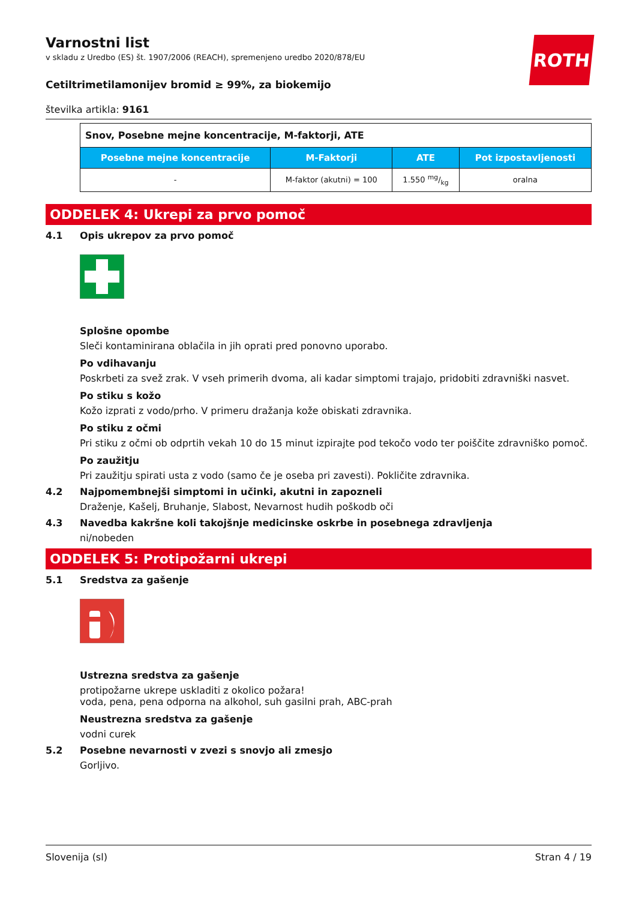ROTH
Varnostni list
v skladu z Uredbo (ES) št. 1907/2006 (REACH), spremenjeno uredbo 2020/878/EU
Cetiltrimetilamonijev bromid ≥ 99%, za biokemijo
številka artikla: 9161
| Snov, Posebne mejne koncentracije, M-faktorji, ATE | | | |
| --- | --- | --- | --- |
| Posebne mejne koncentracije | M-Faktorji | ATE | Pot izpostavljenosti |
| - | M-faktor (akutni) = 100 | 1.550 mg/kg | oralna |
ODDELEK 4: Ukrepi za prvo pomoč
4.1 Opis ukrepov za prvo pomoč
Splošne opombe
Sleči kontaminirana oblačila in jih oprati pred ponovno uporabo.
Po vdihavanju
Poskrbeti za svež zrak. V vseh primerih dvoma, ali kadar simptomi trajajo, pridobiti zdravniški nasvet.
Po stiku s kožo
Kožo izprati z vodo/prho. V primeru dražanja kože obiskati zdravnika.
Po stiku z očmi
Pri stiku z očmi ob odprtih vekah 10 do 15 minut izpirajte pod tekočo vodo ter poiščite zdravniško pomoč.
Po zaužitju
Pri zaužitju spirati usta z vodo (samo če je oseba pri zavesti). Pokličite zdravnika.
4.2 Najpomembnejši simptomi in učinki, akutni in zapozneli
Draženje, Kašelj, Bruhanje, Slabost, Nevarnost hudih poškodb oči
4.3 Navedba kakršne koli takojšnje medicinske oskrbe in posebnega zdravljenja
ni/nobeden
ODDELEK 5: Protipožarni ukrepi
5.1 Sredstva za gašenje
Ustrezna sredstva za gašenje
protipožarne ukrepe uskladiti z okolico požara!
voda, pena, pena odporna na alkohol, suh gasilni prah, ABC-prah
Neustrezna sredstva za gašenje
vodni curek
5.2 Posebne nevarnosti v zvezi s snovjo ali zmesjo
Gorljivo.
Slovenija (sl) Stran 4 / 19